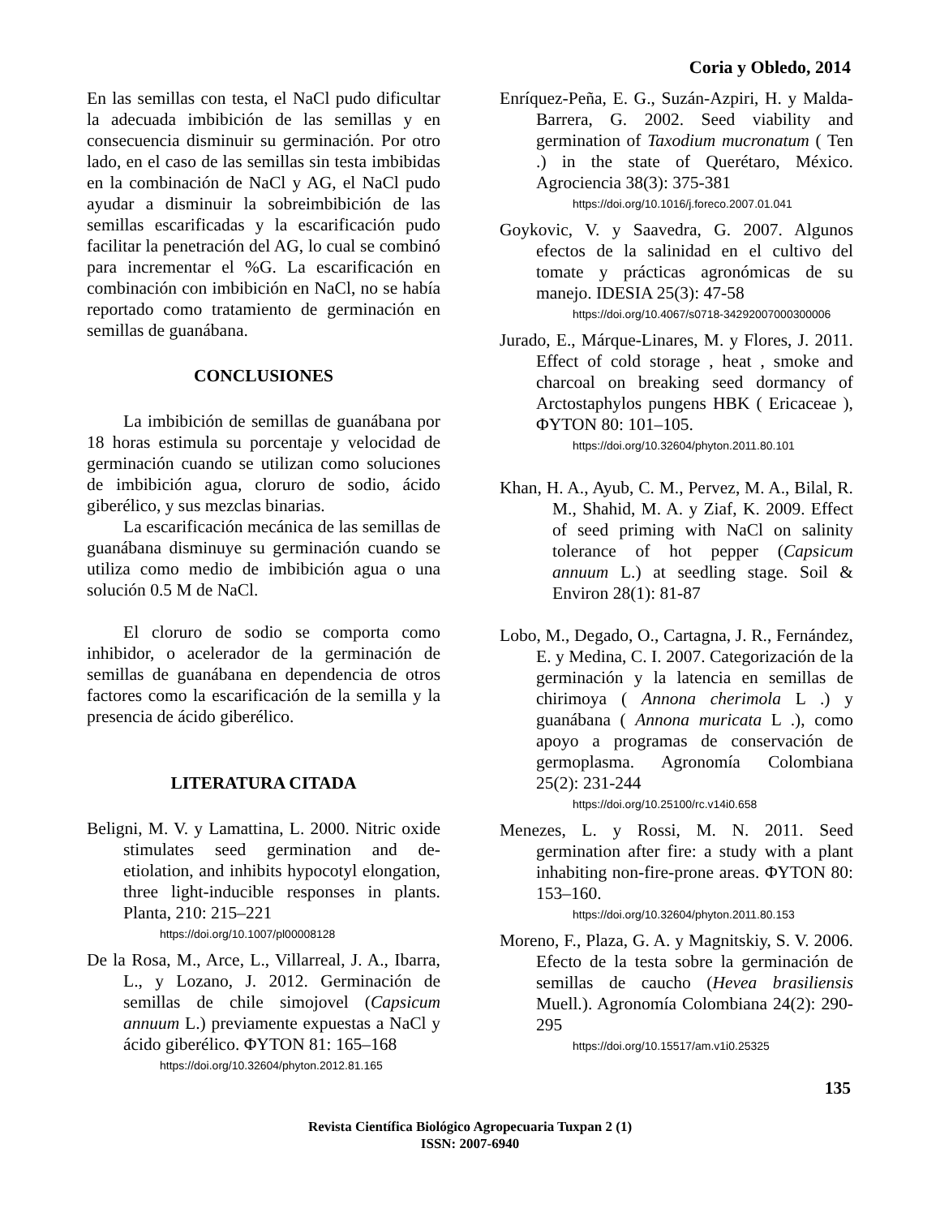Coria y Obledo, 2014
En las semillas con testa, el NaCl pudo dificultar la adecuada imbibición de las semillas y en consecuencia disminuir su germinación. Por otro lado, en el caso de las semillas sin testa imbibidas en la combinación de NaCl y AG, el NaCl pudo ayudar a disminuir la sobreimbibición de las semillas escarificadas y la escarificación pudo facilitar la penetración del AG, lo cual se combinó para incrementar el %G. La escarificación en combinación con imbibición en NaCl, no se había reportado como tratamiento de germinación en semillas de guanábana.
CONCLUSIONES
La imbibición de semillas de guanábana por 18 horas estimula su porcentaje y velocidad de germinación cuando se utilizan como soluciones de imbibición agua, cloruro de sodio, ácido giberélico, y sus mezclas binarias.
La escarificación mecánica de las semillas de guanábana disminuye su germinación cuando se utiliza como medio de imbibición agua o una solución 0.5 M de NaCl.
El cloruro de sodio se comporta como inhibidor, o acelerador de la germinación de semillas de guanábana en dependencia de otros factores como la escarificación de la semilla y la presencia de ácido giberélico.
LITERATURA CITADA
Beligni, M. V. y Lamattina, L. 2000. Nitric oxide stimulates seed germination and de-etiolation, and inhibits hypocotyl elongation, three light-inducible responses in plants. Planta, 210: 215–221
https://doi.org/10.1007/pl00008128
De la Rosa, M., Arce, L., Villarreal, J. A., Ibarra, L., y Lozano, J. 2012. Germinación de semillas de chile simojovel (Capsicum annuum L.) previamente expuestas a NaCl y ácido giberélico. ΦYTON 81: 165–168
https://doi.org/10.32604/phyton.2012.81.165
Enríquez-Peña, E. G., Suzán-Azpiri, H. y Malda-Barrera, G. 2002. Seed viability and germination of Taxodium mucronatum ( Ten .) in the state of Querétaro, México. Agrociencia 38(3): 375-381
https://doi.org/10.1016/j.foreco.2007.01.041
Goykovic, V. y Saavedra, G. 2007. Algunos efectos de la salinidad en el cultivo del tomate y prácticas agronómicas de su manejo. IDESIA 25(3): 47-58
https://doi.org/10.4067/s0718-34292007000300006
Jurado, E., Márque-Linares, M. y Flores, J. 2011. Effect of cold storage , heat , smoke and charcoal on breaking seed dormancy of Arctostaphylos pungens HBK ( Ericaceae ), ΦYTON 80: 101–105.
https://doi.org/10.32604/phyton.2011.80.101
Khan, H. A., Ayub, C. M., Pervez, M. A., Bilal, R. M., Shahid, M. A. y Ziaf, K. 2009. Effect of seed priming with NaCl on salinity tolerance of hot pepper (Capsicum annuum L.) at seedling stage. Soil & Environ 28(1): 81-87
Lobo, M., Degado, O., Cartagna, J. R., Fernández, E. y Medina, C. I. 2007. Categorización de la germinación y la latencia en semillas de chirimoya ( Annona cherimola L .) y guanábana ( Annona muricata L .), como apoyo a programas de conservación de germoplasma. Agronomía Colombiana 25(2): 231-244
https://doi.org/10.25100/rc.v14i0.658
Menezes, L. y Rossi, M. N. 2011. Seed germination after fire: a study with a plant inhabiting non-fire-prone areas. ΦYTON 80: 153–160.
https://doi.org/10.32604/phyton.2011.80.153
Moreno, F., Plaza, G. A. y Magnitskiy, S. V. 2006. Efecto de la testa sobre la germinación de semillas de caucho (Hevea brasiliensis Muell.). Agronomía Colombiana 24(2): 290-295
https://doi.org/10.15517/am.v1i0.25325
135
Revista Científica Biológico Agropecuaria Tuxpan 2 (1)
ISSN: 2007-6940